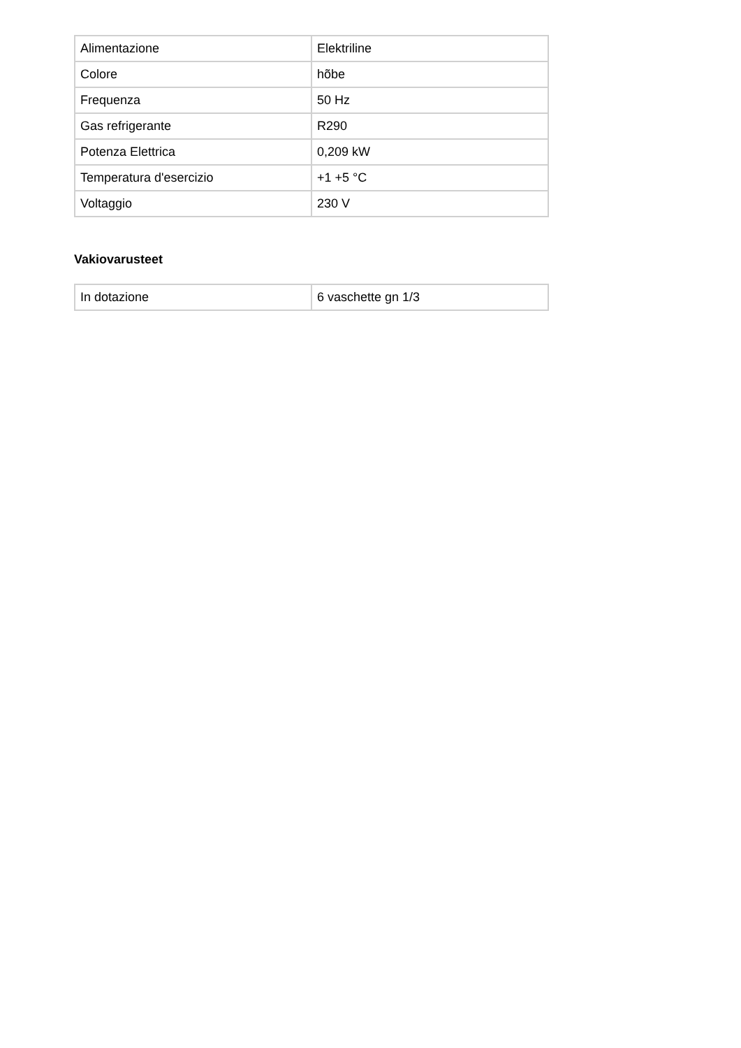| Alimentazione | Elektriline |
| Colore | hõbe |
| Frequenza | 50 Hz |
| Gas refrigerante | R290 |
| Potenza Elettrica | 0,209 kW |
| Temperatura d'esercizio | +1 +5 °C |
| Voltaggio | 230 V |
Vakiovarusteet
| In dotazione | 6 vaschette gn 1/3 |